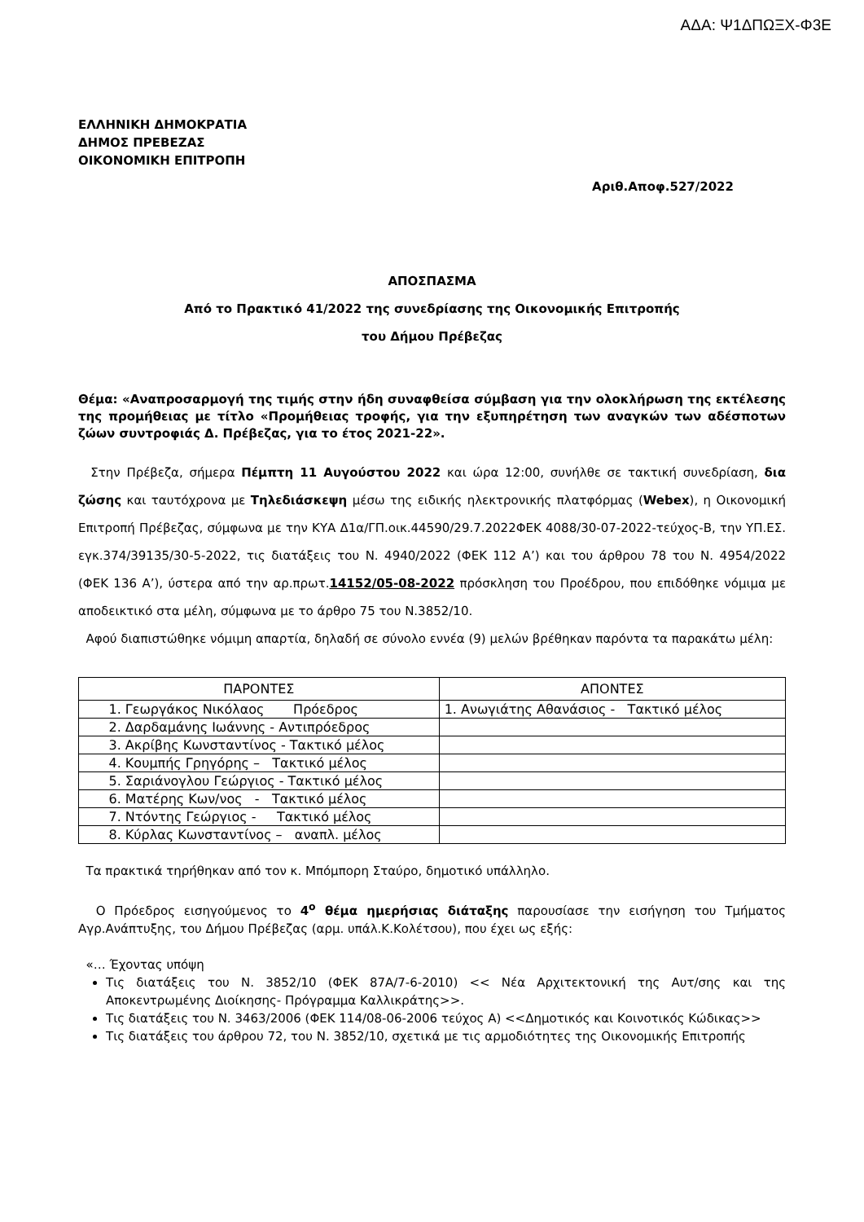ΑΔΑ: Ψ1ΔΠΩΞΧ-Φ3Ε
ΕΛΛΗΝΙΚΗ ΔΗΜΟΚΡΑΤΙΑ
ΔΗΜΟΣ ΠΡΕΒΕΖΑΣ
ΟΙΚΟΝΟΜΙΚΗ ΕΠΙΤΡΟΠΗ
Αριθ.Αποφ.527/2022
ΑΠΟΣΠΑΣΜΑ
Από το Πρακτικό 41/2022 της συνεδρίασης της Οικονομικής Επιτροπής
του Δήμου Πρέβεζας
Θέμα: «Αναπροσαρμογή της τιμής στην ήδη συναφθείσα σύμβαση για την ολοκλήρωση της εκτέλεσης της προμήθειας με τίτλο «Προμήθειας τροφής, για την εξυπηρέτηση των αναγκών των αδέσποτων ζώων συντροφιάς Δ. Πρέβεζας, για το έτος 2021-22».
Στην Πρέβεζα, σήμερα Πέμπτη 11 Αυγούστου 2022 και ώρα 12:00, συνήλθε σε τακτική συνεδρίαση, δια ζώσης και ταυτόχρονα με Τηλεδιάσκεψη μέσω της ειδικής ηλεκτρονικής πλατφόρμας (Webex), η Οικονομική Επιτροπή Πρέβεζας, σύμφωνα με την ΚΥΑ Δ1α/ΓΠ.οικ.44590/29.7.2022ΦΕΚ 4088/30-07-2022-τεύχος-Β, την ΥΠ.ΕΣ. εγκ.374/39135/30-5-2022, τις διατάξεις του Ν. 4940/2022 (ΦΕΚ 112 Α’) και του άρθρου 78 του Ν. 4954/2022 (ΦΕΚ 136 Α’), ύστερα από την αρ.πρωτ.14152/05-08-2022 πρόσκληση του Προέδρου, που επιδόθηκε νόμιμα με αποδεικτικό στα μέλη, σύμφωνα με το άρθρο 75 του Ν.3852/10.
Αφού διαπιστώθηκε νόμιμη απαρτία, δηλαδή σε σύνολο εννέα (9) μελών βρέθηκαν παρόντα τα παρακάτω μέλη:
| ΠΑΡΟΝΤΕΣ | ΑΠΟΝΤΕΣ |
| --- | --- |
| 1. Γεωργάκος Νικόλαος Πρόεδρος | 1. Ανωγιάτης Αθανάσιος - Τακτικό μέλος |
| 2. Δαρδαμάνης Ιωάννης - Αντιπρόεδρος | |
| 3. Ακρίβης Κωνσταντίνος - Τακτικό μέλος | |
| 4. Κουμπής Γρηγόρης – Τακτικό μέλος | |
| 5. Σαριάνογλου Γεώργιος - Τακτικό μέλος | |
| 6. Ματέρης Κων/νος - Τακτικό μέλος | |
| 7. Ντόντης Γεώργιος - Τακτικό μέλος | |
| 8. Κύρλας Κωνσταντίνος – αναπλ. μέλος | |
Τα πρακτικά τηρήθηκαν από τον κ. Μπόμπορη Σταύρο, δημοτικό υπάλληλο.
Ο Πρόεδρος εισηγούμενος το 4<sup>ο</sup> θέμα ημερήσιας διάταξης παρουσίασε την εισήγηση του Τμήματος Αγρ.Ανάπτυξης, του Δήμου Πρέβεζας (αρμ. υπάλ.Κ.Κολέτσου), που έχει ως εξής:
«… Έχοντας υπόψη
Τις διατάξεις του Ν. 3852/10 (ΦΕΚ 87Α/7-6-2010) << Νέα Αρχιτεκτονική της Αυτ/σης και της Αποκεντρωμένης Διοίκησης- Πρόγραμμα Καλλικράτης>>.
Τις διατάξεις του Ν. 3463/2006 (ΦΕΚ 114/08-06-2006 τεύχος Α) <<Δημοτικός και Κοινοτικός Κώδικας>>
Τις διατάξεις του άρθρου 72, του Ν. 3852/10, σχετικά με τις αρμοδιότητες της Οικονομικής Επιτροπής